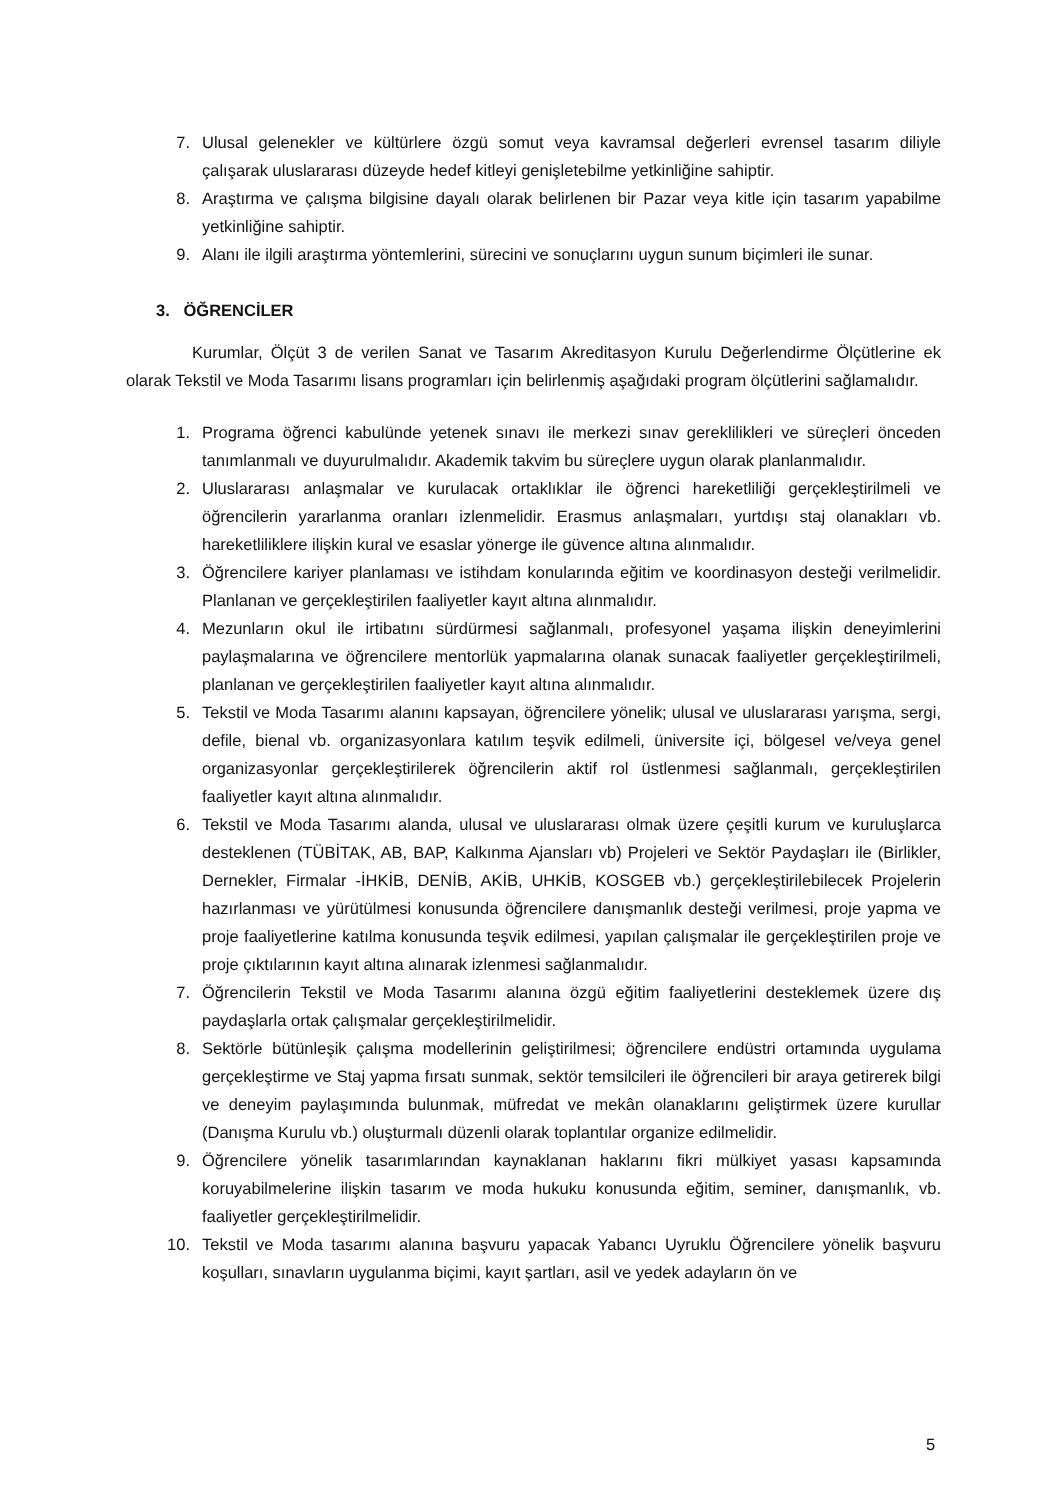7. Ulusal gelenekler ve kültürlere özgü somut veya kavramsal değerleri evrensel tasarım diliyle çalışarak uluslararası düzeyde hedef kitleyi genişletebilme yetkinliğine sahiptir.
8. Araştırma ve çalışma bilgisine dayalı olarak belirlenen bir Pazar veya kitle için tasarım yapabilme yetkinliğine sahiptir.
9. Alanı ile ilgili araştırma yöntemlerini, sürecini ve sonuçlarını uygun sunum biçimleri ile sunar.
3. ÖĞRENCİLER
Kurumlar, Ölçüt 3 de verilen Sanat ve Tasarım Akreditasyon Kurulu Değerlendirme Ölçütlerine ek olarak Tekstil ve Moda Tasarımı lisans programları için belirlenmiş aşağıdaki program ölçütlerini sağlamalıdır.
1. Programa öğrenci kabulünde yetenek sınavı ile merkezi sınav gereklilikleri ve süreçleri önceden tanımlanmalı ve duyurulmalıdır. Akademik takvim bu süreçlere uygun olarak planlanmalıdır.
2. Uluslararası anlaşmalar ve kurulacak ortaklıklar ile öğrenci hareketliliği gerçekleştirilmeli ve öğrencilerin yararlanma oranları izlenmelidir. Erasmus anlaşmaları, yurtdışı staj olanakları vb. hareketliliklere ilişkin kural ve esaslar yönerge ile güvence altına alınmalıdır.
3. Öğrencilere kariyer planlaması ve istihdam konularında eğitim ve koordinasyon desteği verilmelidir. Planlanan ve gerçekleştirilen faaliyetler kayıt altına alınmalıdır.
4. Mezunların okul ile irtibatını sürdürmesi sağlanmalı, profesyonel yaşama ilişkin deneyimlerini paylaşmalarına ve öğrencilere mentorlük yapmalarına olanak sunacak faaliyetler gerçekleştirilmeli, planlanan ve gerçekleştirilen faaliyetler kayıt altına alınmalıdır.
5. Tekstil ve Moda Tasarımı alanını kapsayan, öğrencilere yönelik; ulusal ve uluslararası yarışma, sergi, defile, bienal vb. organizasyonlara katılım teşvik edilmeli, üniversite içi, bölgesel ve/veya genel organizasyonlar gerçekleştirilerek öğrencilerin aktif rol üstlenmesi sağlanmalı, gerçekleştirilen faaliyetler kayıt altına alınmalıdır.
6. Tekstil ve Moda Tasarımı alanda, ulusal ve uluslararası olmak üzere çeşitli kurum ve kuruluşlarca desteklenen (TÜBİTAK, AB, BAP, Kalkınma Ajansları vb) Projeleri ve Sektör Paydaşları ile (Birlikler, Dernekler, Firmalar -İHKİB, DENİB, AKİB, UHKİB, KOSGEB vb.) gerçekleştirilebilecek Projelerin hazırlanması ve yürütülmesi konusunda öğrencilere danışmanlık desteği verilmesi, proje yapma ve proje faaliyetlerine katılma konusunda teşvik edilmesi, yapılan çalışmalar ile gerçekleştirilen proje ve proje çıktılarının kayıt altına alınarak izlenmesi sağlanmalıdır.
7. Öğrencilerin Tekstil ve Moda Tasarımı alanına özgü eğitim faaliyetlerini desteklemek üzere dış paydaşlarla ortak çalışmalar gerçekleştirilmelidir.
8. Sektörle bütünleşik çalışma modellerinin geliştirilmesi; öğrencilere endüstri ortamında uygulama gerçekleştirme ve Staj yapma fırsatı sunmak, sektör temsilcileri ile öğrencileri bir araya getirerek bilgi ve deneyim paylaşımında bulunmak, müfredat ve mekân olanaklarını geliştirmek üzere kurullar (Danışma Kurulu vb.) oluşturmalı düzenli olarak toplantılar organize edilmelidir.
9. Öğrencilere yönelik tasarımlarından kaynaklanan haklarını fikri mülkiyet yasası kapsamında koruyabilmelerine ilişkin tasarım ve moda hukuku konusunda eğitim, seminer, danışmanlık, vb. faaliyetler gerçekleştirilmelidir.
10. Tekstil ve Moda tasarımı alanına başvuru yapacak Yabancı Uyruklu Öğrencilere yönelik başvuru koşulları, sınavların uygulanma biçimi, kayıt şartları, asil ve yedek adayların ön ve
5